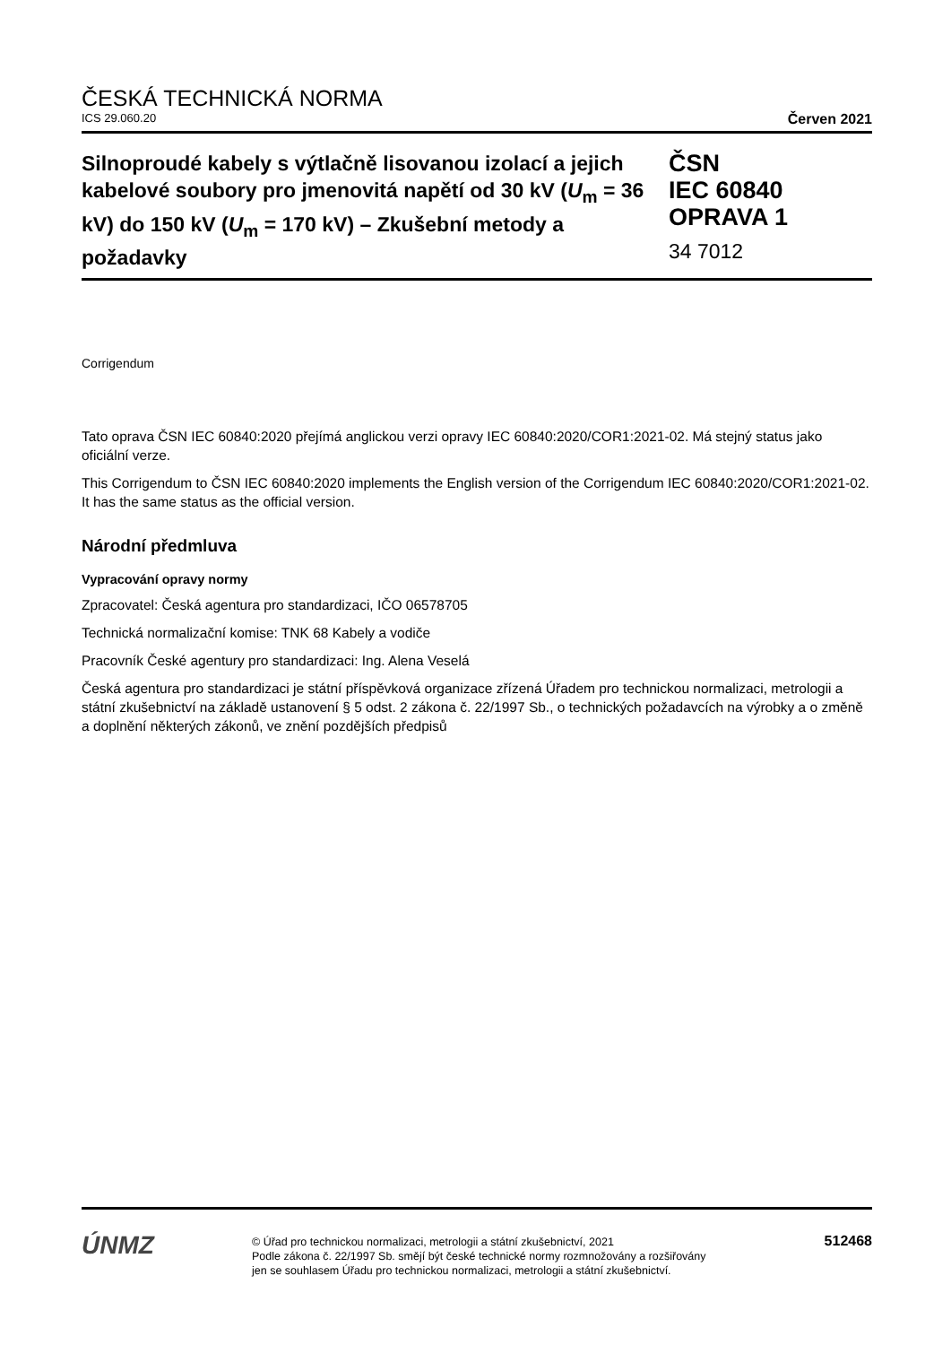ČESKÁ TECHNICKÁ NORMA
ICS 29.060.20 Červen 2021
Silnoproudé kabely s výtlačně lisovanou izolací a jejich kabelové soubory pro jmenovitá napětí od 30 kV (U<sub>m</sub> = 36 kV) do 150 kV (U<sub>m</sub> = 170 kV) – Zkušební metody a požadavky
ČSN
IEC 60840
OPRAVA 1
34 7012
Corrigendum
Tato oprava ČSN IEC 60840:2020 přejímá anglickou verzi opravy IEC 60840:2020/COR1:2021-02. Má stejný status jako oficiální verze.
This Corrigendum to ČSN IEC 60840:2020 implements the English version of the Corrigendum IEC 60840:2020/COR1:2021-02. It has the same status as the official version.
Národní předmluva
Vypracování opravy normy
Zpracovatel: Česká agentura pro standardizaci, IČO 06578705
Technická normalizační komise: TNK 68 Kabely a vodiče
Pracovník České agentury pro standardizaci: Ing. Alena Veselá
Česká agentura pro standardizaci je státní příspěvková organizace zřízená Úřadem pro technickou normalizaci, metrologii a státní zkušebnictví na základě ustanovení § 5 odst. 2 zákona č. 22/1997 Sb., o technických požadavcích na výrobky a o změně a doplnění některých zákonů, ve znění pozdějších předpisů
ÚNMZ
© Úřad pro technickou normalizaci, metrologii a státní zkušebnictví, 2021
Podle zákona č. 22/1997 Sb. smějí být české technické normy rozmnožovány a rozšiřovány
jen se souhlasem Úřadu pro technickou normalizaci, metrologii a státní zkušebnictví.
512468